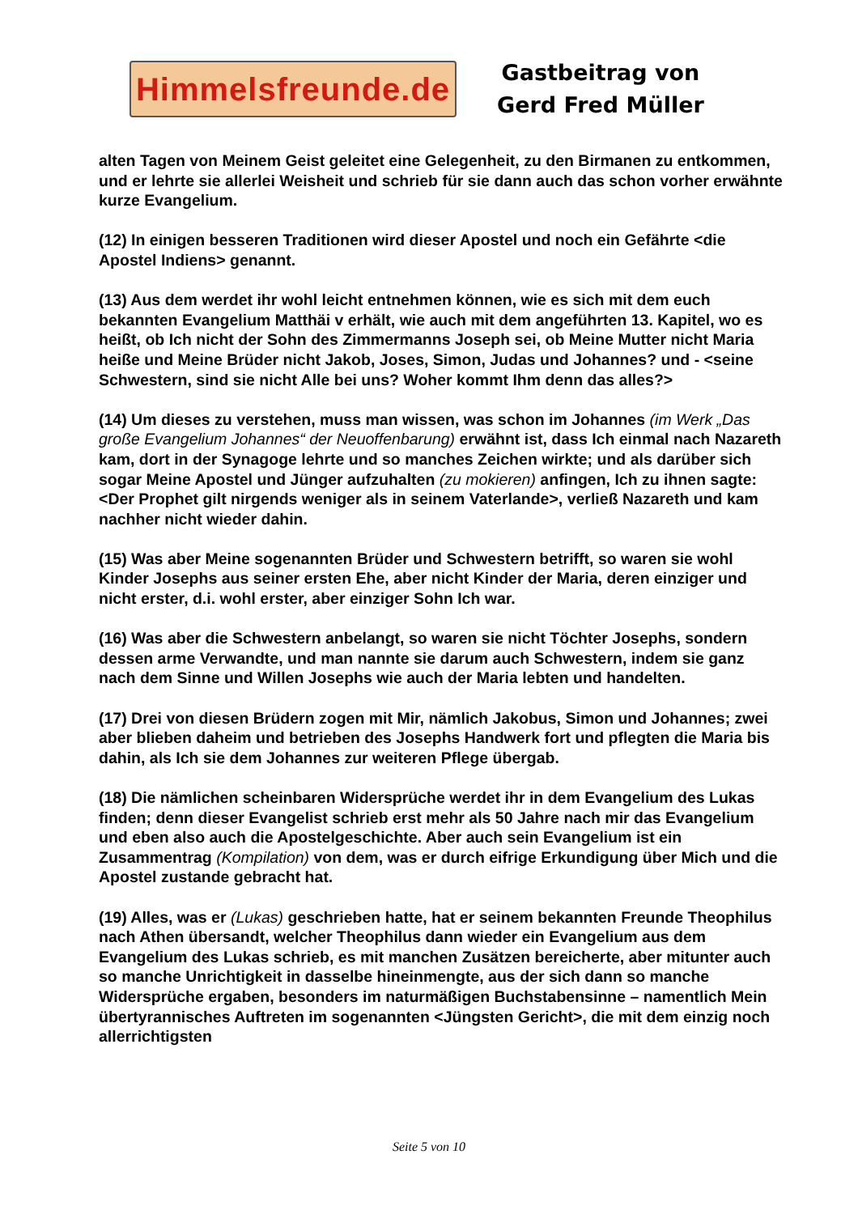Himmelsfreunde.de
Gastbeitrag von
Gerd Fred Müller
alten Tagen von Meinem Geist geleitet eine Gelegenheit, zu den Birmanen zu entkommen, und er lehrte sie allerlei Weisheit und schrieb für sie dann auch das schon vorher erwähnte kurze Evangelium.
(12) In einigen besseren Traditionen wird dieser Apostel und noch ein Gefährte <die Apostel Indiens> genannt.
(13) Aus dem werdet ihr wohl leicht entnehmen können, wie es sich mit dem euch bekannten Evangelium Matthäi v erhält, wie auch mit dem angeführten 13. Kapitel, wo es heißt, ob Ich nicht der Sohn des Zimmermanns Joseph sei, ob Meine Mutter nicht Maria heiße und Meine Brüder nicht Jakob, Joses, Simon, Judas und Johannes? und - <seine Schwestern, sind sie nicht Alle bei uns? Woher kommt Ihm denn das alles?>
(14) Um dieses zu verstehen, muss man wissen, was schon im Johannes (im Werk „Das große Evangelium Johannes“ der Neuoffenbarung) erwähnt ist, dass Ich einmal nach Nazareth kam, dort in der Synagoge lehrte und so manches Zeichen wirkte; und als darüber sich sogar Meine Apostel und Jünger aufzuhalten (zu mokieren) anfingen, Ich zu ihnen sagte: <Der Prophet gilt nirgends weniger als in seinem Vaterlande>, verließ Nazareth und kam nachher nicht wieder dahin.
(15) Was aber Meine sogenannten Brüder und Schwestern betrifft, so waren sie wohl Kinder Josephs aus seiner ersten Ehe, aber nicht Kinder der Maria, deren einziger und nicht erster, d.i. wohl erster, aber einziger Sohn Ich war.
(16) Was aber die Schwestern anbelangt, so waren sie nicht Töchter Josephs, sondern dessen arme Verwandte, und man nannte sie darum auch Schwestern, indem sie ganz nach dem Sinne und Willen Josephs wie auch der Maria lebten und handelten.
(17) Drei von diesen Brüdern zogen mit Mir, nämlich Jakobus, Simon und Johannes; zwei aber blieben daheim und betrieben des Josephs Handwerk fort und pflegten die Maria bis dahin, als Ich sie dem Johannes zur weiteren Pflege übergab.
(18) Die nämlichen scheinbaren Widersprüche werdet ihr in dem Evangelium des Lukas finden; denn dieser Evangelist schrieb erst mehr als 50 Jahre nach mir das Evangelium und eben also auch die Apostelgeschichte. Aber auch sein Evangelium ist ein Zusammentrag (Kompilation) von dem, was er durch eifrige Erkundigung über Mich und die Apostel zustande gebracht hat.
(19) Alles, was er (Lukas) geschrieben hatte, hat er seinem bekannten Freunde Theophilus nach Athen übersandt, welcher Theophilus dann wieder ein Evangelium aus dem Evangelium des Lukas schrieb, es mit manchen Zusätzen bereicherte, aber mitunter auch so manche Unrichtigkeit in dasselbe hineinmengte, aus der sich dann so manche Widersprüche ergaben, besonders im naturmäßigen Buchstabensinne – namentlich Mein übertyrannisches Auftreten im sogenannten <Jüngsten Gericht>, die mit dem einzig noch allerrichtigsten
Seite 5 von 10